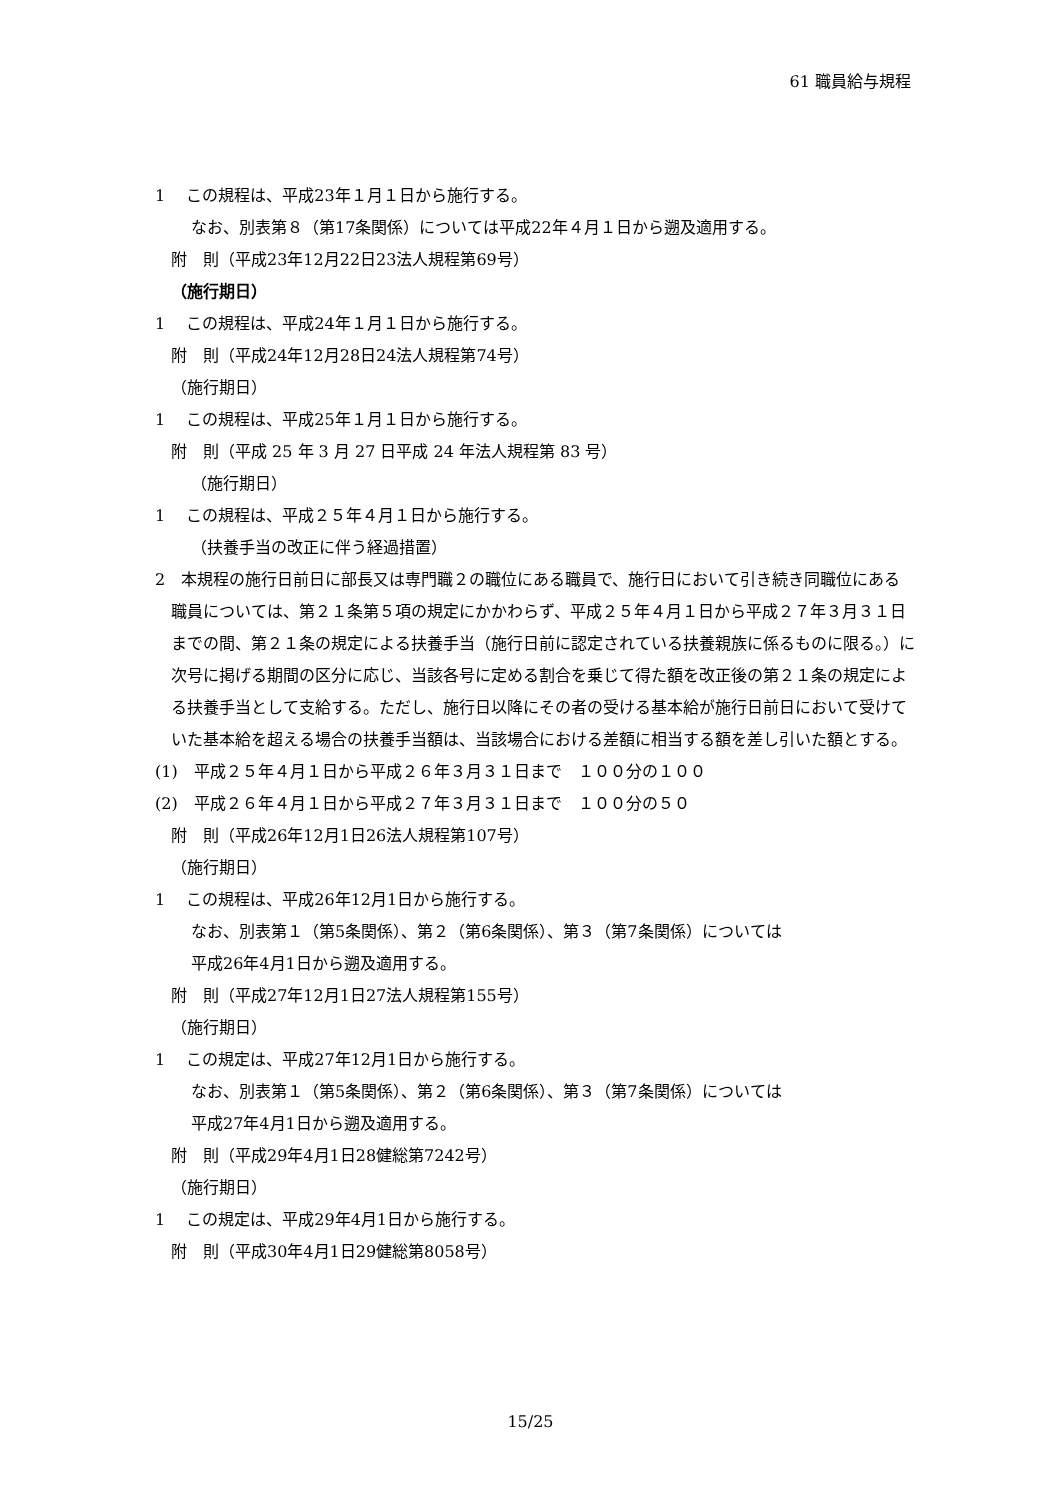61 職員給与規程
1　 この規程は、平成23年１月１日から施行する。
なお、別表第８（第17条関係）については平成22年４月１日から遡及適用する。
附　則（平成23年12月22日23法人規程第69号）
（施行期日）
1　 この規程は、平成24年１月１日から施行する。
附　則（平成24年12月28日24法人規程第74号）
（施行期日）
1　 この規程は、平成25年１月１日から施行する。
附　則（平成 25 年 3 月 27 日平成 24 年法人規程第 83 号）
（施行期日）
1　 この規程は、平成２５年４月１日から施行する。
（扶養手当の改正に伴う経過措置）
2　本規程の施行日前日に部長又は専門職２の職位にある職員で、施行日において引き続き同職位にある職員については、第２１条第５項の規定にかかわらず、平成２５年４月１日から平成２７年３月３１日までの間、第２１条の規定による扶養手当（施行日前に認定されている扶養親族に係るものに限る。）に次号に掲げる期間の区分に応じ、当該各号に定める割合を乗じて得た額を改正後の第２１条の規定による扶養手当として支給する。ただし、施行日以降にその者の受ける基本給が施行日前日において受けていた基本給を超える場合の扶養手当額は、当該場合における差額に相当する額を差し引いた額とする。
(1)　平成２５年４月１日から平成２６年３月３１日まで　１００分の１００
(2)　平成２６年４月１日から平成２７年３月３１日まで　１００分の５０
附　則（平成26年12月1日26法人規程第107号）
（施行期日）
1　 この規程は、平成26年12月1日から施行する。
なお、別表第１（第5条関係）、第２（第6条関係）、第３（第7条関係）については
平成26年4月1日から遡及適用する。
附　則（平成27年12月1日27法人規程第155号）
（施行期日）
1　 この規定は、平成27年12月1日から施行する。
なお、別表第１（第5条関係）、第２（第6条関係）、第３（第7条関係）については
平成27年4月1日から遡及適用する。
附　則（平成29年4月1日28健総第7242号）
（施行期日）
1　 この規定は、平成29年4月1日から施行する。
附　則（平成30年4月1日29健総第8058号）
15/25